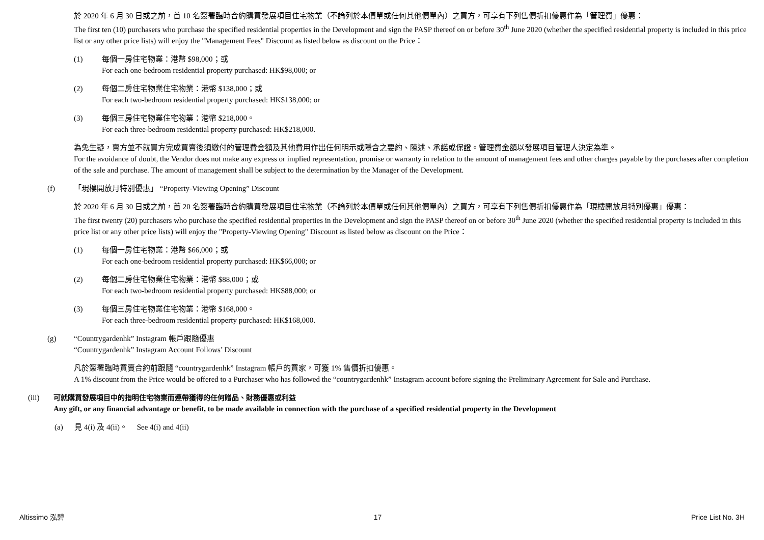於 2020 年 6 月 30 日或之前，首 10 名簽署臨時合約購買發展項目住宅物業（不論列於本價單或任何其他價單內）之買方，可享有下列售價折扣優惠作為「管理費」優惠：
The first ten (10) purchasers who purchase the specified residential properties in the Development and sign the PASP thereof on or before 30<sup>th</sup> June 2020 (whether the specified residential property is included in this price list or any other price lists) will enjoy the "Management Fees" Discount as listed below as discount on the Price：
(1) 每個一房住宅物業：港幣 $98,000；或
For each one-bedroom residential property purchased: HK$98,000; or
(2) 每個二房住宅物業住宅物業：港幣 $138,000；或
For each two-bedroom residential property purchased: HK$138,000; or
(3) 每個三房住宅物業住宅物業：港幣 $218,000。
For each three-bedroom residential property purchased: HK$218,000.
為免生疑，賣方並不就買方完成買賣後須繳付的管理費金額及其他費用作出任何明示或隱含之要約、陳述、承諾或保證。管理費金額以發展項目管理人決定為準。
For the avoidance of doubt, the Vendor does not make any express or implied representation, promise or warranty in relation to the amount of management fees and other charges payable by the purchases after completion of the sale and purchase. The amount of management shall be subject to the determination by the Manager of the Development.
(f) 「現樓開放月特別優惠」 “Property-Viewing Opening” Discount
於 2020 年 6 月 30 日或之前，首 20 名簽署臨時合約購買發展項目住宅物業（不論列於本價單或任何其他價單內）之買方，可享有下列售價折扣優惠作為「現樓開放月特別優惠」優惠：
The first twenty (20) purchasers who purchase the specified residential properties in the Development and sign the PASP thereof on or before 30<sup>th</sup> June 2020 (whether the specified residential property is included in this price list or any other price lists) will enjoy the "Property-Viewing Opening" Discount as listed below as discount on the Price：
(1) 每個一房住宅物業：港幣 $66,000；或
For each one-bedroom residential property purchased: HK$66,000; or
(2) 每個二房住宅物業住宅物業：港幣 $88,000；或
For each two-bedroom residential property purchased: HK$88,000; or
(3) 每個三房住宅物業住宅物業：港幣 $168,000。
For each three-bedroom residential property purchased: HK$168,000.
(g) “Countrygardenhk” Instagram 帳戶跟隨優惠
“Countrygardenhk” Instagram Account Follows’ Discount
凡於簽署臨時買賣合約前跟隨 “countrygardenhk” Instagram 帳戶的買家，可獲 1% 售價折扣優惠。
A 1% discount from the Price would be offered to a Purchaser who has followed the “countrygardenhk” Instagram account before signing the Preliminary Agreement for Sale and Purchase.
(iii) 可就購買發展項目中的指明住宅物業而連帶獲得的任何贈品、財務優惠或利益
Any gift, or any financial advantage or benefit, to be made available in connection with the purchase of a specified residential property in the Development
(a) 見 4(i) 及 4(ii)。 See 4(i) and 4(ii)
Altissimo 泓碧 17 Price List No. 3H